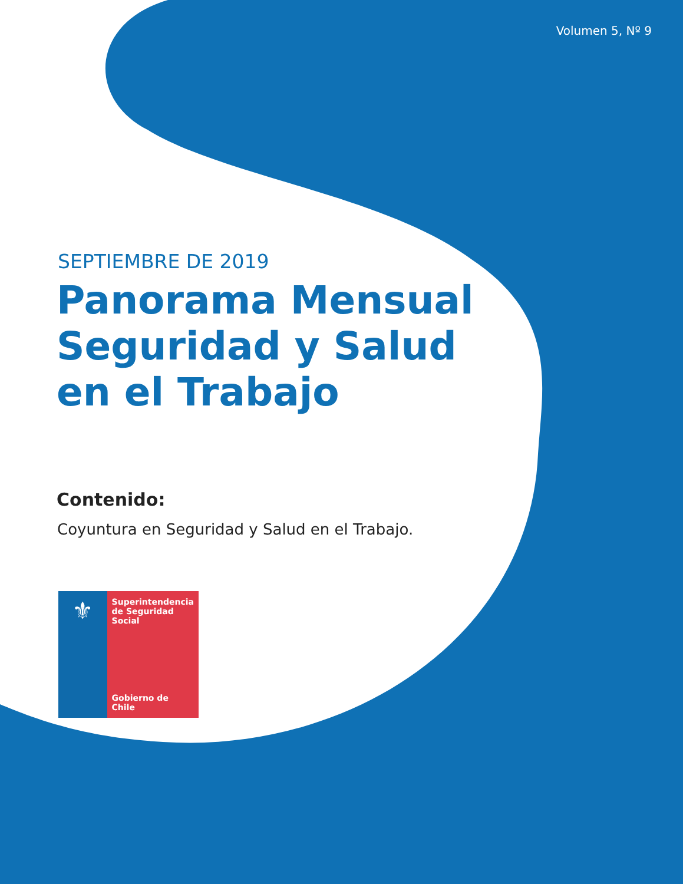Volumen 5, Nº 9
SEPTIEMBRE DE 2019
Panorama Mensual
Seguridad y Salud
en el Trabajo
Contenido:
Coyuntura en Seguridad y Salud en el Trabajo.
⚜
Superintendencia de Seguridad Social
Gobierno de Chile